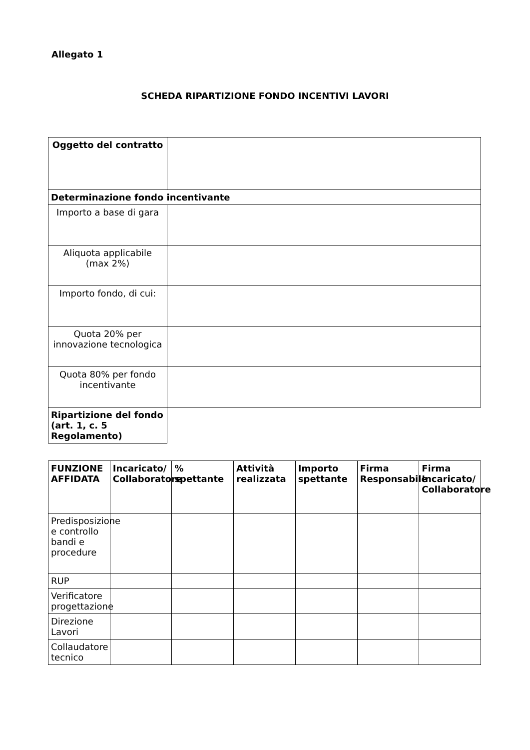Allegato 1
SCHEDA RIPARTIZIONE FONDO INCENTIVI LAVORI
| Oggetto del contratto | |
| Determinazione fondo incentivante | |
| Importo a base di gara | |
| Aliquota applicabile (max 2%) | |
| Importo fondo, di cui: | |
| Quota 20% per innovazione tecnologica | |
| Quota 80% per fondo incentivante | |
| Ripartizione del fondo (art. 1, c. 5 Regolamento) | |
| FUNZIONE AFFIDATA | Incaricato/ Collaboratore | % spettante | Attività realizzata | Importo spettante | Firma Responsabile | Firma Incaricato/ Collaboratore |
| --- | --- | --- | --- | --- | --- | --- |
| Predisposizione e controllo bandi e procedure | | | | | | |
| RUP | | | | | | |
| Verificatore progettazione | | | | | | |
| Direzione Lavori | | | | | | |
| Collaudatore tecnico | | | | | | |